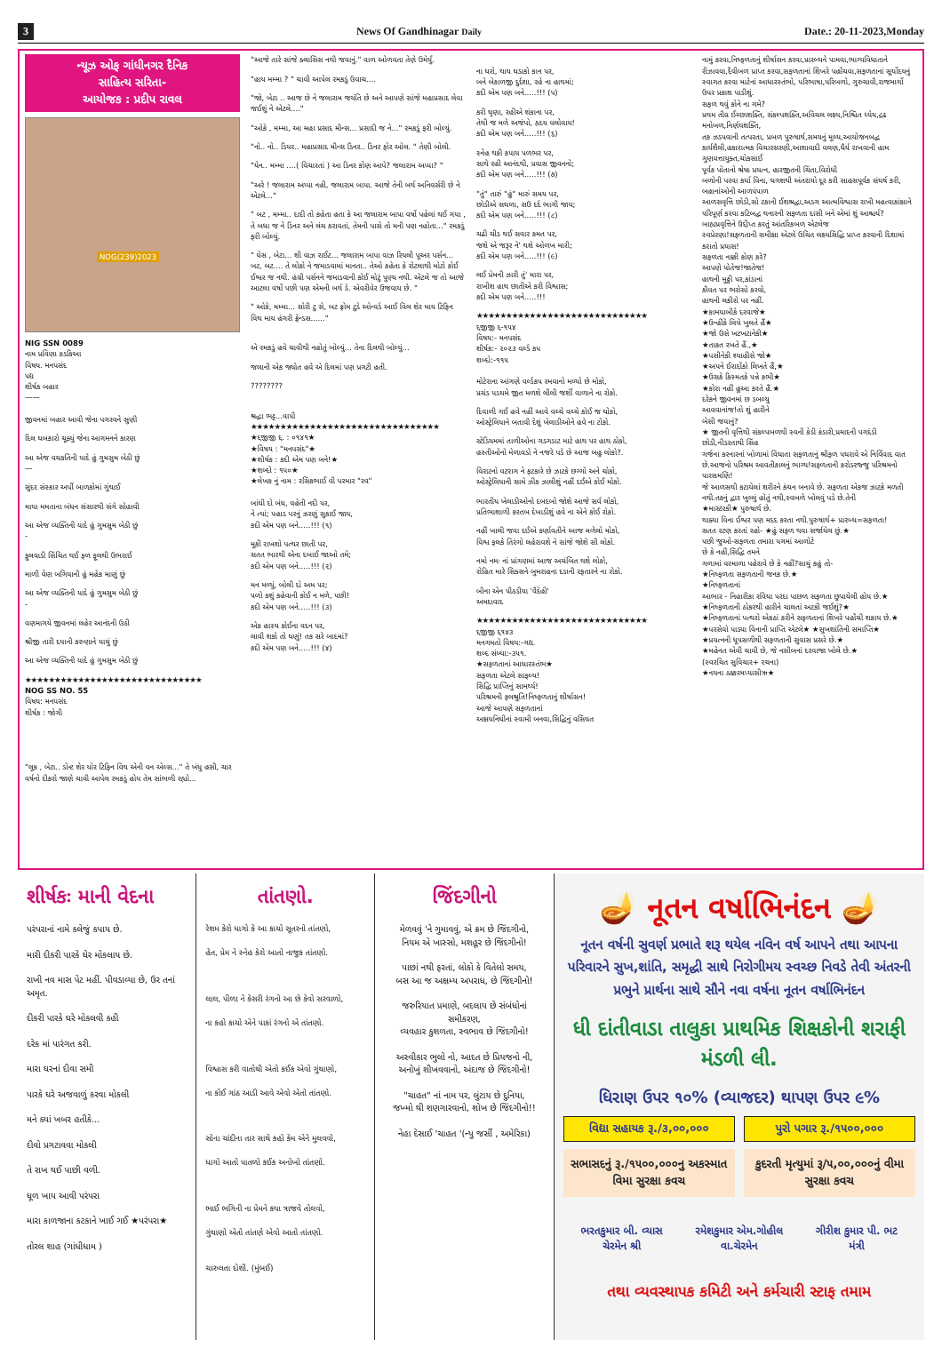3 News Of Gandhinagar Daily Date.: 20-11-2023,Monday
ન્યૂઝ ઓફ ગાંધીનગર દૈનિક
સાહિત્ય સરિતા-
આયોજક : પ્રદીપ રાવલ
NOG(239)2023
NIG SSN 0089
નામ પ્રવિણા કડકિઆ
વિષય. મનપસંદ
પદ્ય
શીર્ષક બહાર
——
જીવનમાં બહાર આવી જેના પગરવને સુણી
દિલ ધબકારો ચૂક્યું જેના આગમનને કારણ
આ એજ વચકતિની યાદે હું ગુમસુમ બેઠી છું
—
સુંદર સંસ્કાર અર્પી બાળકોમાં ગુંથાઈ
માયા મમતાના બંધન સંસારથી સંગે સોહાવી
આ એજ વ્યક્તિની યાદે હું ગુમસુમ બેઠી છું
-
ફુલવાડી સિંચિત થઈ ફળ ફૂલથી ઉભરાઈ
માળી વેણ બગિયાની હું મહેક માણું છું
આ એજ વ્યક્તિની યાદે હું ગુમસુમ બેઠી છું
-
વણમાગયે જીવનમાં લહેર આનંદની ઉઠી
શ્રીજી તારી દયાની કરુણાને યાચું છું
આ એજ વ્યક્તિની યાદે હું ગુમસુમ બેઠી છું
★★★★★★★★★★★★★★★★★★★★★★★★★★★★★★
NOG SS NO. 55
વિષય: મનપસંદ
શીર્ષક : જોગી
"લૂક , બેટા.. ડોન્ટ શેર યોર ટિફિન વિથ એની વન એલ્સ..." તે ખંધુ હસી, ચાર વર્ષનો દીકરો જાણે ચાવી આપેલ રમકડું હોય તેમ સાંભળી રહ્યો...
"આજે તારે સાંજે ક્લાસિસ નથી જવાનું." વાળ ઓળવતા તેણે ઉમેર્યું.
"હાય મમ્મા ? " ચાવી આપેલ રમકડું ઉવાચ....
"જો, બેટા .. આજ છે ને જલારામ જયંતિ છે અને આપણે સાંજે મહાપ્રસાદ લેવા જઈશું ને એટલે...."
"ઓકે , મમ્મા, આ મહા પ્રસાદ મીન્સ... પ્રસાદી જ ને..." રમકડું ફરી બોલ્યું.
"નો.. નો.. ડિયર.. મહાપ્રસાદ મીન્સ ડિનર.. ડિનર ફોર ઓલ. " તેણી બોલી.
"યેન.. મમ્મા ....( વિચારતાં ) આ ડિનર કોણ આપે? જલારામ અપ્પા? "
"અરે ! જલારામ અપ્પા નહી, જલારામ બાપા. આજે તેની બર્થ અનિવર્સરી છે ને એટલે..."
" બટ , મમ્મા.. દાદી તો કહેતા હતા કે આ જલારામ બાપા વર્ષો પહેલાં થઈ ગયા , તે બધા જ ને ડિનર અને લંચ કરાવતાં, તેમની પાસે તો મની પણ નહોતા..." રમકડું ફરી બોલ્યું.
" યેસ , બેટા... શી વાઝ રાઈટ... જલારામ બાપા વાઝ રિયલી પૂઅર પર્સન... બટ, બટ.... તે લોકો ને જમાડવામાં માનતા.. તેઓ કહેતા કે રોટલાથી મોટો કોઈ ઈશ્વર જ નથી. હંગ્રી પર્સનને જમાડવાની કોઈ મોટું પુણ્ય નથી. એટલે જ તો આજે આટલા વર્ષો પછી પણ એમની બર્થ ડે. એવરીવેર ઉજવાય છે. "
" ઓકે, મમ્મા... સોરી ટુ સે, બટ ફ્રોમ ટુડે ઓન્વર્ડ આઈ વિલ શેર માય ટિફિન વિથ માય હંગરી ફ્રેન્ડસ......"
એ રમકડું હવે ચાવીથી નહોતું બોલ્યું... તેના દિલથી બોલ્યું...
જલાની એક જ્યોત હવે એ દિલમાં પણ પ્રગટી હતી.
????????
શ્રદ્ધા ભટ્ટ...વાપી
★★★★★★★★★★★★★★★★★★★★★★★★★★★★★★★★
★દ્દજીજી દ્દ. : ૦૧૪૧★
★વિષય : "મનપસંદ"★
★શીર્ષક : કદી એમ પણ બને!★
★શબ્દો : ૧૫૦★
★લેખક નું નામ : રસિકભાઈ વી પરમાર "રવ"
બાંધી દો બંધ, વહેતી નદી પર,
ને ત્યાં; પહાડ પરનું ઝરણું સુકાઈ જાય,
કદી એમ પણ બને.....!!! (૧)
મૂકી રાખશો પત્થર છાતી પર,
સતત ભારથી એના દબાઈ જાઓ તમે;
કદી એમ પણ બને.....!!! (૨)
મન મળ્યું, બોલી દો અમ પર;
પળો કશું કહેવાની કોઈ ન મળે, પછી!
કદી એમ પણ બને.....!!! (૩)
એક હાસ્ય કોઈના વદન પર,
લાવી શકો તો ઘણું! તક સરે બાદમાં?
કદી એમ પણ બને.....!!! (૪)
ના ધરો, થાય ધડાકો કાન પર,
બને બેકાળજી દુર્દશા, રહે ના હાથમાં;
કદી એમ પણ બને.....!!! (૫)
કરી ઘૃણા, રહીએ શંકાના પર,
તેથી જ મળે અજંપો, હૃદય વલોવાય!
કદી એમ પણ બને.....!!! (૬)
સ્નેહ થકી કપાય પળભર પર,
સાથે રહી આનંદથી, પ્રવાસ જીવનનો;
કદી એમ પણ બને.....!!! (૭)
"તું" તારું "હું" મારું સમય પર,
છોડીએ સઘળા, સઉ દર્દ ભાગી જાય;
કદી એમ પણ બને.....!!! (૮)
ચઢી ચીડ થઈ સવાર કમત પર,
જશે એ જરૂર ને' થશે ઓળખ મારી;
કદી એમ પણ બને.....!!! (૯)
લઈ પ્રેમની ઝારી તું' મારા પર,
રાખીશ હાથ છાતીએ કરી વિશ્વાસ;
કદી એમ પણ બને.....!!!
★★★★★★★★★★★★★★★★★★★★★★★★★★★★★
દ્દજીજી દ્દ-૧૫૪
વિષય:- મનપસંદ
શીર્ષક:- ૨૦૨૩ વર્લ્ડ કપ
શબ્દો:-૧૧૫
મોટેરાના આંગણે વર્લ્ડકપ રમવાનો મળ્યો છે મોકો,
પ્રચંડ પડઘમે જીત મળશે લીલી જર્શી વાળાને ના રોકો.
દિવાળી ગઈ હવે નહીં આવે વચ્ચે વચ્ચે કોઈ જ ધોકો,
ઓસ્ટ્રેલિયાને બતાવી દેશું ખેલાડીઓને હવે ના ટોકો.
સ્ટેડિયમમાં તાળીઓના ગડગડાટ માટે હાથ પર હાથ ઠોકો,
હસ્તીઓનો મેળાવડો ને નજરે પડે છે આજ બહુ લોકો?.
વિરાટનો વટરાગ ને ફટકારે છે ઝાટકે છગ્ગો અને ચોકો,
ઓસ્ટ્રેલિયાની સામે ઝીક ઝાલીશું નહીં દઈએ કોઈ મોકો.
ભારતીય ખેલાડીઓનો દબદબો જોશે આજે સર્વ લોકો,
પ્રતિભાશાળી કરતબ દેખાડીશું હવે ના એને કોઈ રોકો.
નહીં ખાલી જવા દઈએ કર્ણાવતીને આજ મળેલો મોકો,
વિશ્વ ફલકે તિરંગો લહેરાવશે ને સાંજે જોશે સૌ લોકો.
નમો નમઃ નાં પ્રાંગણમાં આજ અચંબિત થશે લોકો,
રોહિત મારે સિક્સને બુમરાહના દડાની રફતારને ના રોકો.
બીના એન પીઠડીયા 'વૈદેહી'
અમદાવાદ
★★★★★★★★★★★★★★★★★★★★★★★★★★★★★
દ્દજીજી દ્દ૧૪૩
મનગમતો વિષય:-ગદ્ય.
શબ્દ સંખ્યા:-૩૫૧.
★સફળતાનાં આધારસ્તંભ★
સફળતા એટલે સાફલ્ય!
સિદ્ધિ પ્રાપ્તિનું સામર્થ્ય!
પરિશ્રમની ફલશ્રુતિ!નિષ્ફળતાનું શીર્ષાસન!
આજે આપણે સફળતાનાં
અક્ષયનિધીનાં સ્વામી બનવા,સિદ્ધિનું વસિયત
નામું કરવા,નિષ્ફળતાનું શીર્ષાસન કરવા,પ્રારબ્ધને પામવા,ભાગ્યવિધાતાને રીઝાવવા,દૈવીબળ પ્રાપ્ત કરવા,સફળતાનાં શિખરે પહોંચવા,સફળતાનાં સૂર્યોદયનું સ્વાગત કરવા માટેનાં આધારસ્તંભો, પરિભાષા,પરિબળો, ગુરુચાવી,રાજમાર્ગો
ઉપર પ્રકાશ પાડીશું.
સફળ થવું કોને ના ગમે?
પ્રથમ તીવ્ર ઈચ્છાશક્તિ, સંકલ્પશક્તિ,અવિચલ લક્ષ્ય,નિશ્ચિત ધ્યેય,દ્રઢ મનોબળ,નિર્ણયશક્તિ,
તક ઝડપવાની તત્પરતા, પ્રબળ પુરુષાર્થ,સમયનું મૂલ્ય,આયોજનબદ્ધ કાર્યશૈલી,હકારાત્મક વિચારસરણી,આશાવાદી વલણ,ધૈર્ય રાખવાની હામ ગુણવત્તાયુક્ત,ચોકસાઈ
પૂર્વક પોતાનો શ્રેષ્ઠ પ્રયત્ન, હારજીતની ચિંતા,વિરોધી
બળોની પરવા કર્યા વિના, ધગશથી અંતરાયો દૂર કરી સાહસપૂર્વક સંઘર્ષ કરી,
બહાનાંઓની આળપંપાળ
આળસવૃત્તિ છોડી,સો ટકાની ઈશશ્રદ્ધા,અડગ આત્મવિશ્વાસ રાખી મહત્વાકાંક્ષાને પરિપૂર્ણ કરવા કટિબદ્ધ થનારની સફળતા દાસી બને એમાં શું આશ્ચર્ય?
બાહ્યપ્રવૃત્તિને ઉદ્દીપ્ત કરતું આંતરિકબળ એટલેજ
સ્વપ્રેરણા!સફળતાની સમીક્ષા એટલે ઉચિત લક્ષ્યસિદ્ધિ પ્રાપ્ત કરવાની દિશામાં કરાતો પ્રયાસ!
સફળતા નક્કી કોણ કરે?
આપણે પોતેજ!જાતેજ!
હાથની મુઠ્ઠી પર,કાંડાનાં
કૌવત પર ભરોસો કરવો,
હાથની લકીરો પર નહીં.
★કામયાબીકે દરવાજે★
★ઉન્હીંકે લિયે ખુલતે હૈં★
★જો ઉસે ખટખટાનેકી★
★તાકત રખતે હૈં.,★
★પસીનેકી શ્યાહીસે જો★
★અપને ઈરાદોંકો લિખતે હૈં,★
★ઉસકે કિસ્મતકે પન્ને કભી★
★કોરા નહીં હુઆ કરતે હૈં.★
દરેકને જીવનમાં છ ડબલ્યુ
આવવાનાંજ!તો શું હારીને
બેસી જવાનું?
★ જીતની વૃત્તિથી સંકલ્પબળથી સ્વની કેડી કંડારી,પ્રમાદની પગદંડી છોડી,નીડરતાથી સિંહ
ગર્જના કરનારનાં ખોળામાં વિધાતા સફળતાનું શ્રીફળ પધરાવે એ નિર્વિવાદ વાત છે.આજનો પરિશ્રમ આવતીકાલનું ભાગ્ય!સફળતાની કરોડરજ્જુ પરિશ્રમનો પારસમણિ!
જે આળસથી કટાયેલાં શરીરને કંચન બનાવે છે. સફળતા એકજ ઝાટકે મળતી નથી.તકનું દ્વાર ખુલ્લું હોતું નથી,સ્વબળે ખોલવું પડે છે.તેની
★માસ્ટરકી★ પુરુષાર્થ છે.
થાક્યા વિના ઈશ્વર પણ મદદ કરતા નથી.પુરુષાર્થ+ પ્રારબ્ધ=સફળતા!
સતત રટણ કરતાં રહો- ★હું સફળ થવા સર્જાયેલ છું.★
પછી જુઓ-સફળતા તમારા પગમાં આળોટે
છે કે નહીં,સિદ્ધિ તમને
ગળામાં વરમાળા પહેરાવે છે કે નહીં?સાચું કહું તો-
★નિષ્ફળતા સફળતાની જનક છે.★
★નિષ્ફળતાનાં
આભાર - નિહારીકા રવિયા પરદા પાછળ સફળતા છુપાયેલી હોય છે.★
★નિષ્ફળતાની ઠોકરથી હારીને ચાલતાં અટકી જઈશું?★
★નિષ્ફળતાનાં પત્થરો એકઠાં કરીને સફળતાનાં શિખરે પહોંચી શકાય છે.★
★પરસેવો પાડ્યા વિનાની પ્રાપ્તિ એટલે★ ★સુખશાંતિની સમાપ્તિ★
★પ્રયત્નની ધૂપસળીથી સફળતાની સુવાસ પ્રસરે છે.★
★મહેનત એવી ચાવી છે, જે નસીબનાં દરવાજા ખોલે છે.★
(સ્વરચિત સુવિચાર+ રચના)
★નયના ઠક્કરમપ્યાસીઋ★
શીર્ષકઃ માની વેદના
પરંપરાનાં નામે કલેજું કપાય છે.
મારી દીકરી પારકે ઘેર મોકલાય છે.
રાખી નવ માસ પેટ મહીં. પીવડાવ્યા છે, ઉર તનાં અમૃત.
દીકરી પારકે ઘરે મોકલવી કહી
દરેક માં પારંગત કરી.
મારા ઘરનાં દીવા સમી
પારકે ઘરે અજવાળું કરવા મોકલી
મને ક્યાં ખબર હતીકે...
દીવો પ્રગટાવવા મોકલી
તે રાખ થઈ પાછી વળી.
ધૂળ ખાય આવી પરંપરા
મારા કાળજાના કટકાને ખાઈ ગઈ ★પરંપરા★
તોરલ શાહ (ગાંધીધામ )
તાંતણો.
રેશમ કેરો ધાગો કે આ કાચો સૂતરનો તાંતણો,
હેત, પ્રેમ ને સ્નેહ કેરો આતો નાજુક તાંતણો.
લાલ, પીળા ને કેસરી રંગનો આ છે કેવો સરવાળો,
ના કહો કાચો એને પાકાં રંગનો એ તાંતણો.
વિશ્વાસ કરી વાતોથી એતો કઈક એવો ગુંથાણો,
ના કોઈ ગાંઠ આડી આવે એવો એતો તાંતણો.
સોના ચાંદીના તાર સાથે કહો કેમ એને મુલવવો,
ધાગો આતો પાતળો કઈક અનોખો તાંતણો.
ભાઈ ભગિની ના પ્રેમને કયા ત્રાજવે તોલવો,
ગુંથાણો એતો તાંતણે એવો આતો તાંતણો.
ચારુલતા દોશી. (મુંબઈ)
જિંદગીનો
મેળવવું 'ને ગુમાવવું, એ ક્રમ છે જિંદગીનો,
નિયમ એ ખાસ્સો, મશહૂર છે જિંદગીનો!
પાછાં નથી ફરતાં, લોકો કે વિતેલો સમય,
બસ આ જ અક્ષમ્ય અપરાધ, છે જિંદગીનો!
જરુરિયાત પ્રમાણે, બદલાય છે સંબંધોનાં સમીકરણ,
વ્યવહાર કુશળતા, સ્વભાવ છે જિંદગીનો!
અસ્વીકાર ભુલો નો, આદત છે પ્રિયજનો ની,
અનોખું શીખવવાનો, અંદાજ છે જિંદગીનો!
"ચાહત" નાં નામ પર, લુંટાય છે દુનિયા,
જખ્મો થી શણગારવાનો, શોખ છે જિંદગીનો!!
નેહા દેસાઈ 'ચાહત '(ન્યુ જર્સી , અમેરિકા)
🪔 નૂતન વર્ષાભિનંદન 🪔
નૂતન વર્ષની સુવર્ણ પ્રભાતે શરૂ થયેલ નવિન વર્ષ આપને તથા આપના પરિવારને સુખ,શાંતિ, સમૃદ્ધી સાથે નિરોગીમય સ્વચ્છ નિવડે તેવી અંતરની પ્રભુને પ્રાર્થના સાથે સૌને નવા વર્ષના નૂતન વર્ષાભિનંદન
ધી દાંતીવાડા તાલુકા પ્રાથમિક શિક્ષકોની શરાફી મંડળી લી.
ધિરાણ ઉપર ૧૦% (વ્યાજદર) થાપણ ઉપર ૯%
વિદ્યા સહાયક રૂ./૩,૦૦,૦૦૦ પુરો પગાર રૂ./૧૫૦૦,૦૦૦
સભાસદનું રૂ./૧૫૦૦,૦૦૦નુ અકસ્માત વિમા સુરક્ષા કવચ
કુદરતી મૃત્યુમાં રૂ/૫,૦૦,૦૦૦નું વીમા સુરક્ષા કવચ
ભરતકુમાર બી. વ્યાસ
ચેરમેન શ્રી
રમેશકુમાર એમ.ગોહીલ
વા.ચેરમેન
ગીરીશ કુમાર પી. ભટ
મંત્રી
તથા વ્યવસ્થાપક કમિટી અને કર્મચારી સ્ટાફ તમામ